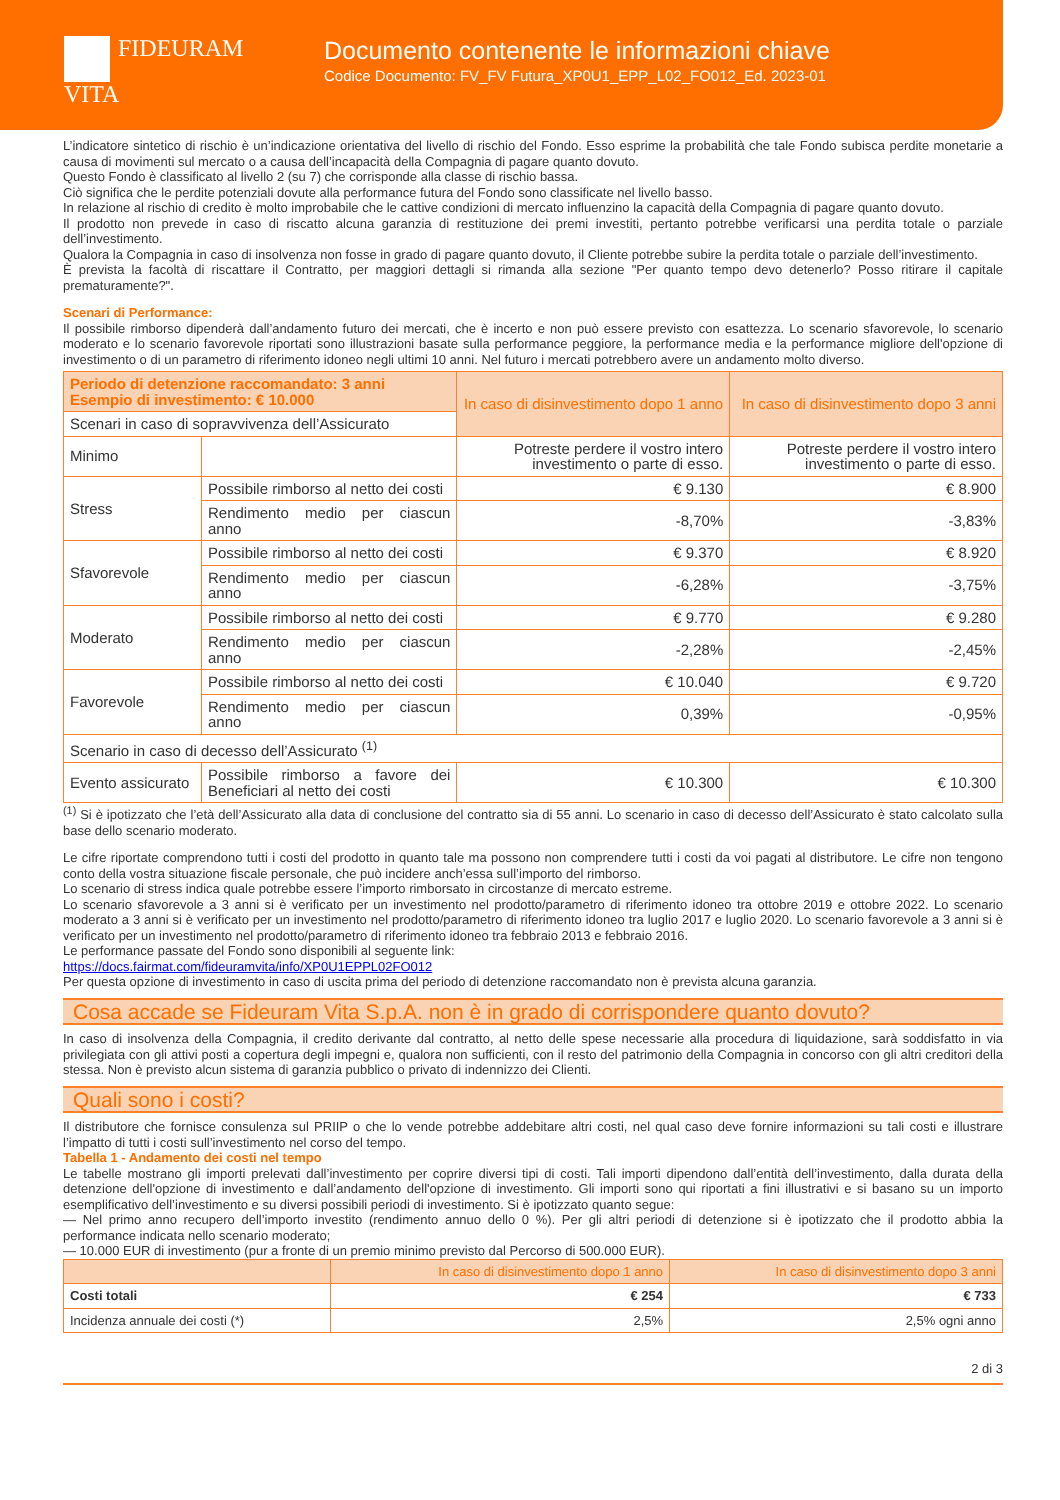FIDEURAM
VITA
Documento contenente le informazioni chiave
Codice Documento: FV_FV Futura_XP0U1_EPP_L02_FO012_Ed. 2023-01
L’indicatore sintetico di rischio è un’indicazione orientativa del livello di rischio del Fondo. Esso esprime la probabilità che tale Fondo subisca perdite monetarie a causa di movimenti sul mercato o a causa dell’incapacità della Compagnia di pagare quanto dovuto.
Questo Fondo è classificato al livello 2 (su 7) che corrisponde alla classe di rischio bassa.
Ciò significa che le perdite potenziali dovute alla performance futura del Fondo sono classificate nel livello basso.
In relazione al rischio di credito è molto improbabile che le cattive condizioni di mercato influenzino la capacità della Compagnia di pagare quanto dovuto.
Il prodotto non prevede in caso di riscatto alcuna garanzia di restituzione dei premi investiti, pertanto potrebbe verificarsi una perdita totale o parziale dell’investimento.
Qualora la Compagnia in caso di insolvenza non fosse in grado di pagare quanto dovuto, il Cliente potrebbe subire la perdita totale o parziale dell’investimento.
È prevista la facoltà di riscattare il Contratto, per maggiori dettagli si rimanda alla sezione "Per quanto tempo devo detenerlo? Posso ritirare il capitale prematuramente?".
Scenari di Performance:
Il possibile rimborso dipenderà dall’andamento futuro dei mercati, che è incerto e non può essere previsto con esattezza. Lo scenario sfavorevole, lo scenario moderato e lo scenario favorevole riportati sono illustrazioni basate sulla performance peggiore, la performance media e la performance migliore dell'opzione di investimento o di un parametro di riferimento idoneo negli ultimi 10 anni. Nel futuro i mercati potrebbero avere un andamento molto diverso.
| Periodo di detenzione raccomandato: 3 anni Esempio di investimento: € 10.000 | | In caso di disinvestimento dopo 1 anno | In caso di disinvestimento dopo 3 anni |
| Scenari in caso di sopravvivenza dell’Assicurato | | | |
| Minimo | | Potreste perdere il vostro intero investimento o parte di esso. | Potreste perdere il vostro intero investimento o parte di esso. |
| Stress | Possibile rimborso al netto dei costi | € 9.130 | € 8.900 |
| | Rendimento medio per ciascun anno | -8,70% | -3,83% |
| Sfavorevole | Possibile rimborso al netto dei costi | € 9.370 | € 8.920 |
| | Rendimento medio per ciascun anno | -6,28% | -3,75% |
| Moderato | Possibile rimborso al netto dei costi | € 9.770 | € 9.280 |
| | Rendimento medio per ciascun anno | -2,28% | -2,45% |
| Favorevole | Possibile rimborso al netto dei costi | € 10.040 | € 9.720 |
| | Rendimento medio per ciascun anno | 0,39% | -0,95% |
| Scenario in caso di decesso dell’Assicurato <sup>(1)</sup> | | | |
| Evento assicurato | Possibile rimborso a favore dei Beneficiari al netto dei costi | € 10.300 | € 10.300 |
<sup>(1)</sup> Si è ipotizzato che l’età dell’Assicurato alla data di conclusione del contratto sia di 55 anni. Lo scenario in caso di decesso dell’Assicurato è stato calcolato sulla base dello scenario moderato.
Le cifre riportate comprendono tutti i costi del prodotto in quanto tale ma possono non comprendere tutti i costi da voi pagati al distributore. Le cifre non tengono conto della vostra situazione fiscale personale, che può incidere anch’essa sull’importo del rimborso.
Lo scenario di stress indica quale potrebbe essere l’importo rimborsato in circostanze di mercato estreme.
Lo scenario sfavorevole a 3 anni si è verificato per un investimento nel prodotto/parametro di riferimento idoneo tra ottobre 2019 e ottobre 2022. Lo scenario moderato a 3 anni si è verificato per un investimento nel prodotto/parametro di riferimento idoneo tra luglio 2017 e luglio 2020. Lo scenario favorevole a 3 anni si è verificato per un investimento nel prodotto/parametro di riferimento idoneo tra febbraio 2013 e febbraio 2016.
Le performance passate del Fondo sono disponibili al seguente link:
https://docs.fairmat.com/fideuramvita/info/XP0U1EPPL02FO012
Per questa opzione di investimento in caso di uscita prima del periodo di detenzione raccomandato non è prevista alcuna garanzia.
Cosa accade se Fideuram Vita S.p.A. non è in grado di corrispondere quanto dovuto?
In caso di insolvenza della Compagnia, il credito derivante dal contratto, al netto delle spese necessarie alla procedura di liquidazione, sarà soddisfatto in via privilegiata con gli attivi posti a copertura degli impegni e, qualora non sufficienti, con il resto del patrimonio della Compagnia in concorso con gli altri creditori della stessa. Non è previsto alcun sistema di garanzia pubblico o privato di indennizzo dei Clienti.
Quali sono i costi?
Il distributore che fornisce consulenza sul PRIIP o che lo vende potrebbe addebitare altri costi, nel qual caso deve fornire informazioni su tali costi e illustrare l’impatto di tutti i costi sull’investimento nel corso del tempo.
Tabella 1 - Andamento dei costi nel tempo
Le tabelle mostrano gli importi prelevati dall’investimento per coprire diversi tipi di costi. Tali importi dipendono dall’entità dell’investimento, dalla durata della detenzione dell'opzione di investimento e dall’andamento dell'opzione di investimento. Gli importi sono qui riportati a fini illustrativi e si basano su un importo esemplificativo dell’investimento e su diversi possibili periodi di investimento. Si è ipotizzato quanto segue:
— Nel primo anno recupero dell’importo investito (rendimento annuo dello 0 %). Per gli altri periodi di detenzione si è ipotizzato che il prodotto abbia la performance indicata nello scenario moderato;
— 10.000 EUR di investimento (pur a fronte di un premio minimo previsto dal Percorso di 500.000 EUR).
| | In caso di disinvestimento dopo 1 anno | In caso di disinvestimento dopo 3 anni |
| --- | --- | --- |
| Costi totali | € 254 | € 733 |
| Incidenza annuale dei costi (*) | 2,5% | 2,5% ogni anno |
2 di 3